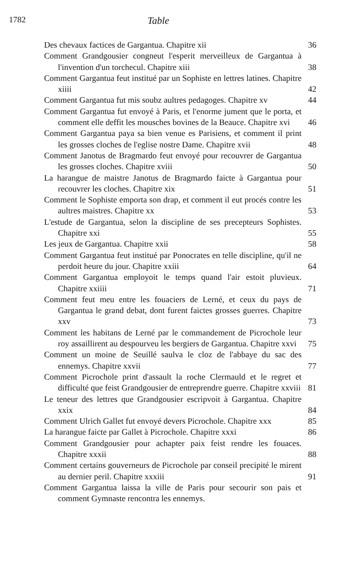1782 Table
Des chevaux factices de Gargantua. Chapitre xii 36
Comment Grandgousier congneut l'esperit merveilleux de Gargantua à l'invention d'un torchecul. Chapitre xiii 38
Comment Gargantua feut institué par un Sophiste en lettres latines. Chapitre xiiii 42
Comment Gargantua fut mis soubz aultres pedagoges. Chapitre xv 44
Comment Gargantua fut envoyé à Paris, et l'enorme jument que le porta, et comment elle deffit les mousches bovines de la Beauce. Chapitre xvi 46
Comment Gargantua paya sa bien venue es Parisiens, et comment il print les grosses cloches de l'eglise nostre Dame. Chapitre xvii 48
Comment Janotus de Bragmardo feut envoyé pour recouvrer de Gargantua les grosses cloches. Chapitre xviii 50
La harangue de maistre Janotus de Bragmardo faicte à Gargantua pour recouvrer les cloches. Chapitre xix 51
Comment le Sophiste emporta son drap, et comment il eut procés contre les aultres maistres. Chapitre xx 53
L'estude de Gargantua, selon la discipline de ses precepteurs Sophistes. Chapitre xxi 55
Les jeux de Gargantua. Chapitre xxii 58
Comment Gargantua feut institué par Ponocrates en telle discipline, qu'il ne perdoit heure du jour. Chapitre xxiii 64
Comment Gargantua employoit le temps quand l'air estoit pluvieux. Chapitre xxiiii 71
Comment feut meu entre les fouaciers de Lerné, et ceux du pays de Gargantua le grand debat, dont furent faictes grosses guerres. Chapitre xxv 73
Comment les habitans de Lerné par le commandement de Picrochole leur roy assaillirent au despourveu les bergiers de Gargantua. Chapitre xxvi 75
Comment un moine de Seuillé saulva le cloz de l'abbaye du sac des ennemys. Chapitre xxvii 77
Comment Picrochole print d'assault la roche Clermauld et le regret et difficulté que feist Grandgousier de entreprendre guerre. Chapitre xxviii 81
Le teneur des lettres que Grandgousier escripvoit à Gargantua. Chapitre xxix 84
Comment Ulrich Gallet fut envoyé devers Picrochole. Chapitre xxx 85
La harangue faicte par Gallet à Picrochole. Chapitre xxxi 86
Comment Grandgousier pour achapter paix feist rendre les fouaces. Chapitre xxxii 88
Comment certains gouverneurs de Picrochole par conseil precipité le mirent au dernier peril. Chapitre xxxiii 91
Comment Gargantua laissa la ville de Paris pour secourir son pais et comment Gymnaste rencontra les ennemys.